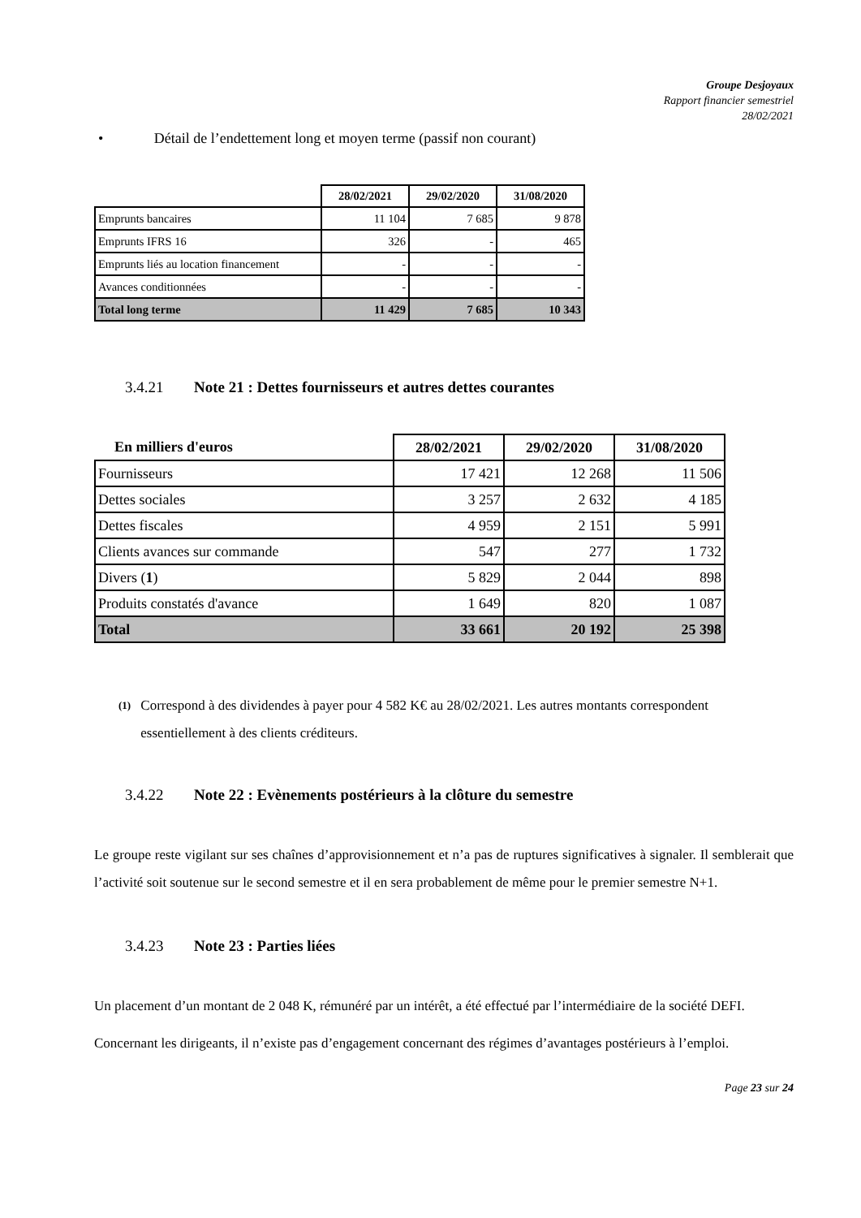Groupe Desjoyaux
Rapport financier semestriel
28/02/2021
• Détail de l’endettement long et moyen terme (passif non courant)
| | 28/02/2021 | 29/02/2020 | 31/08/2020 |
| Emprunts bancaires | 11 104 | 7 685 | 9 878 |
| Emprunts IFRS 16 | 326 | - | 465 |
| Emprunts liés au location financement | - | - | - |
| Avances conditionnées | - | - | - |
| Total long terme | 11 429 | 7 685 | 10 343 |
3.4.21 Note 21 : Dettes fournisseurs et autres dettes courantes
| En milliers d'euros | 28/02/2021 | 29/02/2020 | 31/08/2020 |
| --- | --- | --- | --- |
| Fournisseurs | 17 421 | 12 268 | 11 506 |
| Dettes sociales | 3 257 | 2 632 | 4 185 |
| Dettes fiscales | 4 959 | 2 151 | 5 991 |
| Clients avances sur commande | 547 | 277 | 1 732 |
| Divers ( 1 ) | 5 829 | 2 044 | 898 |
| Produits constatés d'avance | 1 649 | 820 | 1 087 |
| Total | 33 661 | 20 192 | 25 398 |
(1)
Correspond à des dividendes à payer pour 4 582 K€ au 28/02/2021. Les autres montants correspondent essentiellement à des clients créditeurs.
3.4.22 Note 22 : Evènements postérieurs à la clôture du semestre
Le groupe reste vigilant sur ses chaînes d’approvisionnement et n’a pas de ruptures significatives à signaler. Il semblerait que l’activité soit soutenue sur le second semestre et il en sera probablement de même pour le premier semestre N+1.
3.4.23 Note 23 : Parties liées
Un placement d’un montant de 2 048 K, rémunéré par un intérêt, a été effectué par l’intermédiaire de la société DEFI.
Concernant les dirigeants, il n’existe pas d’engagement concernant des régimes d’avantages postérieurs à l’emploi.
Page 23 sur 24